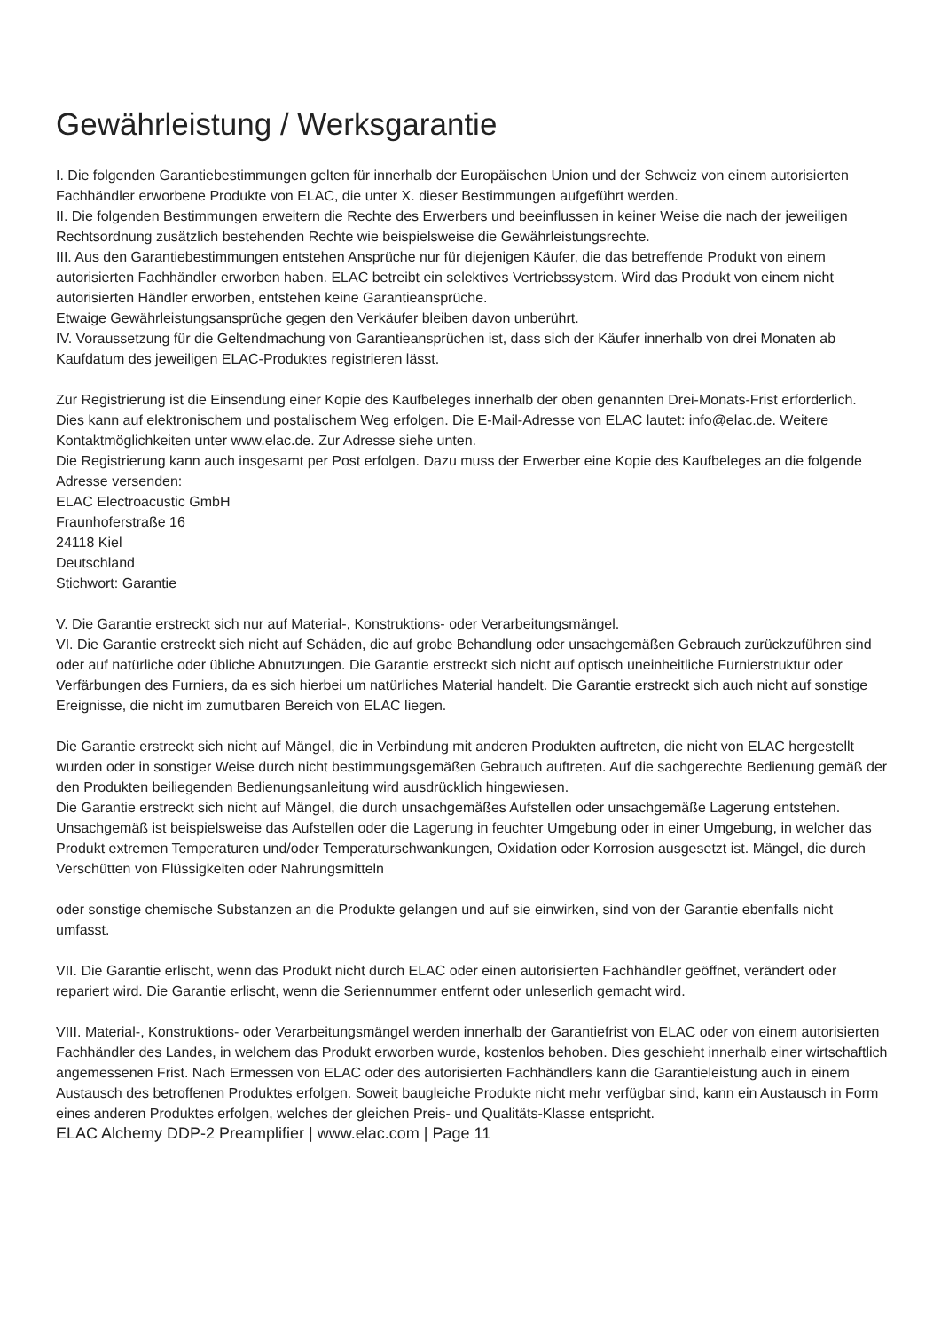Gewährleistung / Werksgarantie
I. Die folgenden Garantiebestimmungen gelten für innerhalb der Europäischen Union und der Schweiz von einem autorisierten Fachhändler erworbene Produkte von ELAC, die unter X. dieser Bestimmungen aufgeführt werden.
II. Die folgenden Bestimmungen erweitern die Rechte des Erwerbers und beeinflussen in keiner Weise die nach der jeweiligen Rechtsordnung zusätzlich bestehenden Rechte wie beispielsweise die Gewährleistungsrechte.
III. Aus den Garantiebestimmungen entstehen Ansprüche nur für diejenigen Käufer, die das betreffende Produkt von einem autorisierten Fachhändler erworben haben. ELAC betreibt ein selektives Vertriebssystem. Wird das Produkt von einem nicht autorisierten Händler erworben, entstehen keine Garantieansprüche.
Etwaige Gewährleistungsansprüche gegen den Verkäufer bleiben davon unberührt.
IV. Voraussetzung für die Geltendmachung von Garantieansprüchen ist, dass sich der Käufer innerhalb von drei Monaten ab Kaufdatum des jeweiligen ELAC-Produktes registrieren lässt.
Zur Registrierung ist die Einsendung einer Kopie des Kaufbeleges innerhalb der oben genannten Drei-Monats-Frist erforderlich. Dies kann auf elektronischem und postalischem Weg erfolgen. Die E-Mail-Adresse von ELAC lautet: info@elac.de. Weitere Kontaktmöglichkeiten unter www.elac.de. Zur Adresse siehe unten.
Die Registrierung kann auch insgesamt per Post erfolgen. Dazu muss der Erwerber eine Kopie des Kaufbeleges an die folgende Adresse versenden:
ELAC Electroacustic GmbH
Fraunhoferstraße 16
24118 Kiel
Deutschland
Stichwort: Garantie
V. Die Garantie erstreckt sich nur auf Material-, Konstruktions- oder Verarbeitungsmängel.
VI. Die Garantie erstreckt sich nicht auf Schäden, die auf grobe Behandlung oder unsachgemäßen Gebrauch zurückzuführen sind oder auf natürliche oder übliche Abnutzungen. Die Garantie erstreckt sich nicht auf optisch uneinheitliche Furnierstruktur oder Verfärbungen des Furniers, da es sich hierbei um natürliches Material handelt. Die Garantie erstreckt sich auch nicht auf sonstige Ereignisse, die nicht im zumutbaren Bereich von ELAC liegen.
Die Garantie erstreckt sich nicht auf Mängel, die in Verbindung mit anderen Produkten auftreten, die nicht von ELAC hergestellt wurden oder in sonstiger Weise durch nicht bestimmungsgemäßen Gebrauch auftreten. Auf die sachgerechte Bedienung gemäß der den Produkten beiliegenden Bedienungsanleitung wird ausdrücklich hingewiesen.
Die Garantie erstreckt sich nicht auf Mängel, die durch unsachgemäßes Aufstellen oder unsachgemäße Lagerung entstehen. Unsachgemäß ist beispielsweise das Aufstellen oder die Lagerung in feuchter Umgebung oder in einer Umgebung, in welcher das Produkt extremen Temperaturen und/oder Temperaturschwankungen, Oxidation oder Korrosion ausgesetzt ist. Mängel, die durch Verschütten von Flüssigkeiten oder Nahrungsmitteln
oder sonstige chemische Substanzen an die Produkte gelangen und auf sie einwirken, sind von der Garantie ebenfalls nicht umfasst.
VII. Die Garantie erlischt, wenn das Produkt nicht durch ELAC oder einen autorisierten Fachhändler geöffnet, verändert oder repariert wird. Die Garantie erlischt, wenn die Seriennummer entfernt oder unleserlich gemacht wird.
VIII. Material-, Konstruktions- oder Verarbeitungsmängel werden innerhalb der Garantiefrist von ELAC oder von einem autorisierten Fachhändler des Landes, in welchem das Produkt erworben wurde, kostenlos behoben. Dies geschieht innerhalb einer wirtschaftlich angemessenen Frist. Nach Ermessen von ELAC oder des autorisierten Fachhändlers kann die Garantieleistung auch in einem Austausch des betroffenen Produktes erfolgen. Soweit baugleiche Produkte nicht mehr verfügbar sind, kann ein Austausch in Form eines anderen Produktes erfolgen, welches der gleichen Preis- und Qualitäts-Klasse entspricht.
ELAC Alchemy DDP-2 Preamplifier | www.elac.com | Page 11